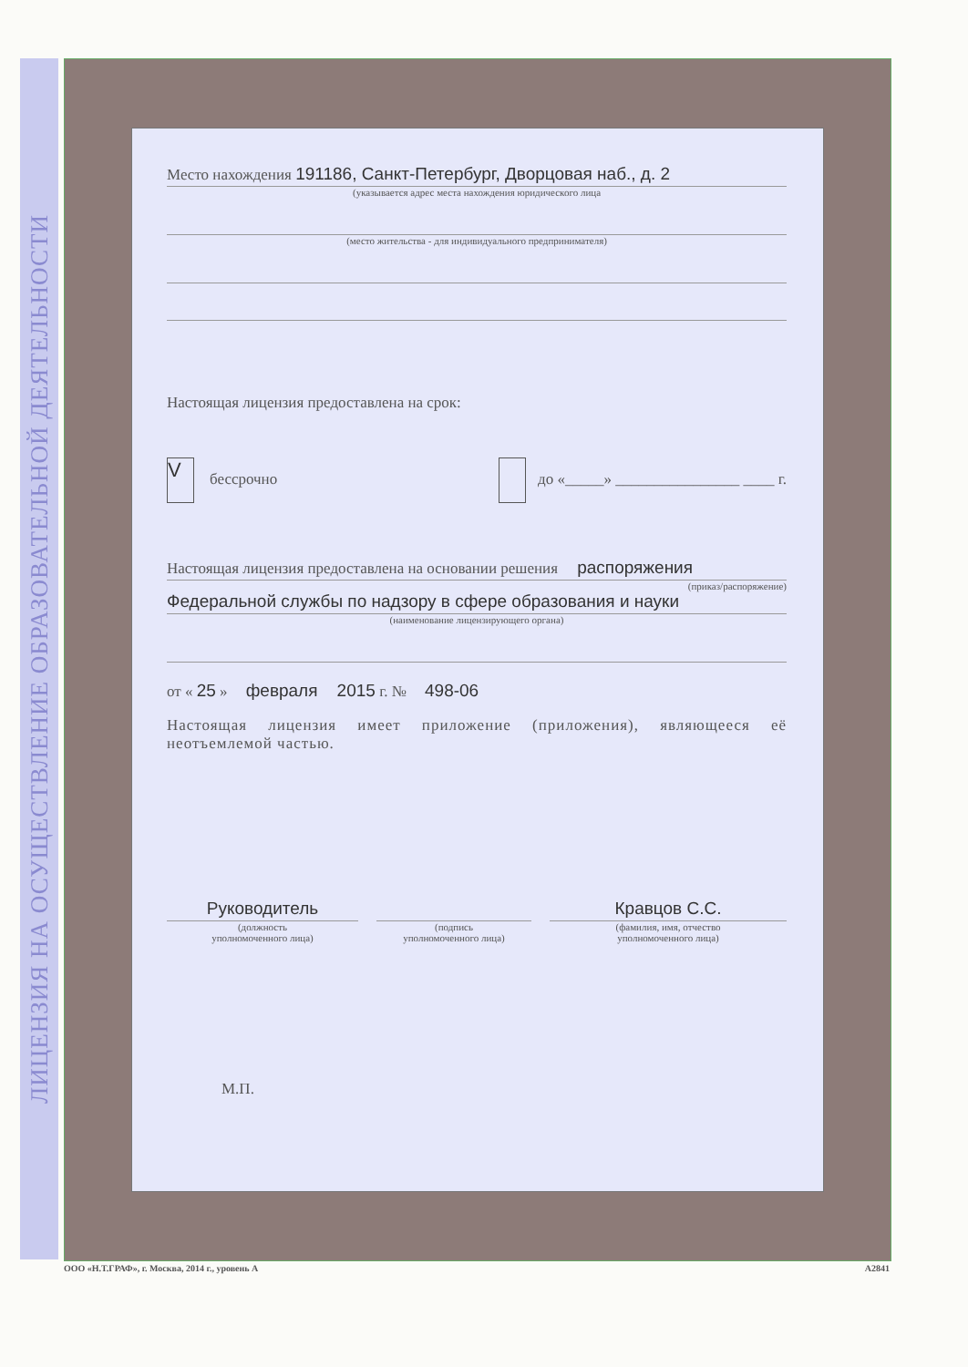ЛИЦЕНЗИЯ НА ОСУЩЕСТВЛЕНИЕ ОБРАЗОВАТЕЛЬНОЙ ДЕЯТЕЛЬНОСТИ
Место нахождения 191186, Санкт-Петербург, Дворцовая наб., д. 2
(указывается адрес места нахождения юридического лица
(место жительства - для индивидуального предпринимателя)
Настоящая лицензия предоставлена на срок:
V бессрочно до «_____» ________________ ____ г.
Настоящая лицензия предоставлена на основании решения распоряжения
(приказ/распоряжение)
Федеральной службы по надзору в сфере образования и науки
(наименование лицензирующего органа)
от « 25 » февраля 2015 г. № 498-06
Настоящая лицензия имеет приложение (приложения), являющееся её неотъемлемой частью.
Руководитель
(должность
уполномоченного лица)
(подпись
уполномоченного лица)
Кравцов С.С.
(фамилия, имя, отчество
уполномоченного лица)
М.П.
ООО «Н.Т.ГРАФ», г. Москва, 2014 г., уровень А А2841